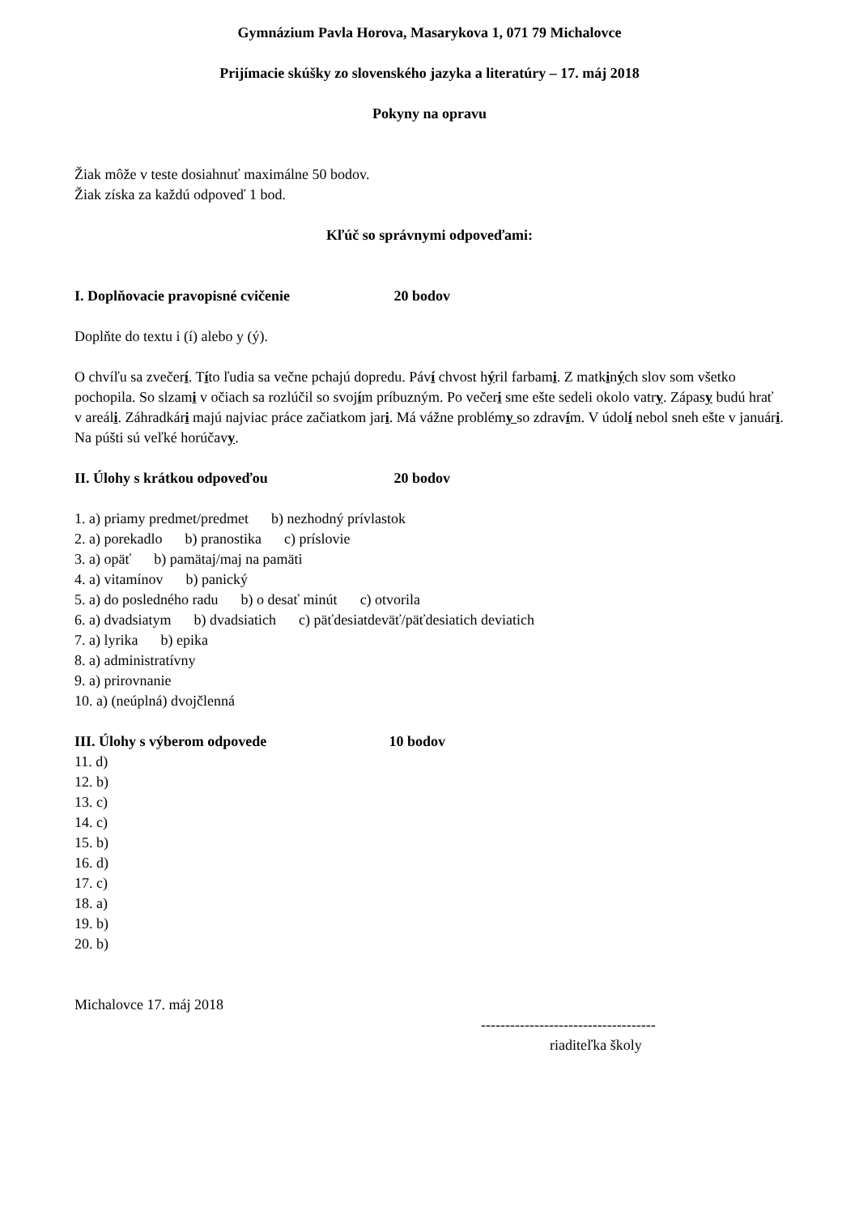Gymnázium Pavla Horova, Masarykova 1, 071 79 Michalovce
Prijímacie skúšky zo slovenského jazyka a literatúry – 17. máj 2018
Pokyny na opravu
Žiak môže v teste dosiahnuť maximálne 50 bodov.
Žiak získa za každú odpoveď 1 bod.
Kľúč so správnymi odpoveďami:
I. Doplňovacie pravopisné cvičenie 20 bodov
Doplňte do textu i (í) alebo y (ý).
O chvíľu sa zvečerí. Títo ľudia sa večne pchajú dopredu. Páví chvost hýril farbami. Z matkiných slov som všetko pochopila. So slzami v očiach sa rozlúčil so svojím príbuzným. Po večeri sme ešte sedeli okolo vatry. Zápasy budú hrať v areáli. Záhradkári majú najviac práce začiatkom jari. Má vážne problémy so zdravím. V údolí nebol sneh ešte v januári. Na púšti sú veľké horúčavy.
II. Úlohy s krátkou odpoveďou 20 bodov
1. a) priamy predmet/predmet b) nezhodný prívlastok
2. a) porekadlo b) pranostika c) príslovie
3. a) opäť b) pamätaj/maj na pamäti
4. a) vitamínov b) panický
5. a) do posledného radu b) o desať minút c) otvorila
6. a) dvadsiatym b) dvadsiatich c) päťdesiatdeväť/päťdesiatich deviatich
7. a) lyrika b) epika
8. a) administratívny
9. a) prirovnanie
10. a) (neúplná) dvojčlenná
III. Úlohy s výberom odpovede 10 bodov
11. d)
12. b)
13. c)
14. c)
15. b)
16. d)
17. c)
18. a)
19. b)
20. b)
Michalovce 17. máj 2018
------------------------------------
riaditeľka školy